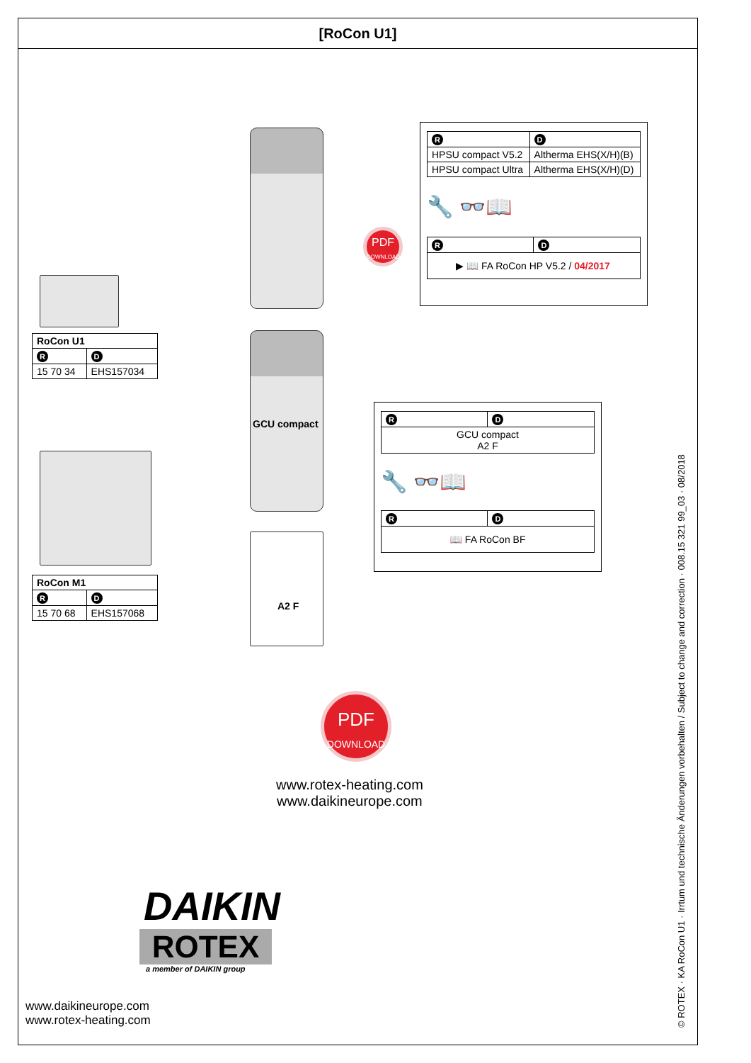[RoCon U1]
GCU compact
A2 F
| RoCon U1 | |
| --- | --- |
| R | D |
| 15 70 34 | EHS157034 |
| RoCon M1 | |
| --- | --- |
| R | D |
| 15 70 68 | EHS157068 |
| R | D |
| HPSU compact V5.2 | Altherma EHS(X/H)(B) |
| HPSU compact Ultra | Altherma EHS(X/H)(D) |
🔧 👓📖
| R | D |
| ▶ 📖 FA RoCon HP V5.2 / 04/2017 | |
PDF
DOWNLOAD
| R | D |
| GCU compact A2 F | |
🔧 👓📖
| R | D |
| 📖 FA RoCon BF | |
PDF
DOWNLOAD
www.rotex-heating.com
www.daikineurope.com
DAIKIN
ROTEX
a member of DAIKIN group
www.daikineurope.com
www.rotex-heating.com
© ROTEX · KA RoCon U1 · Irrtum und technische Änderungen vorbehalten / Subject to change and correction · 008.15 321 99_03 · 08/2018